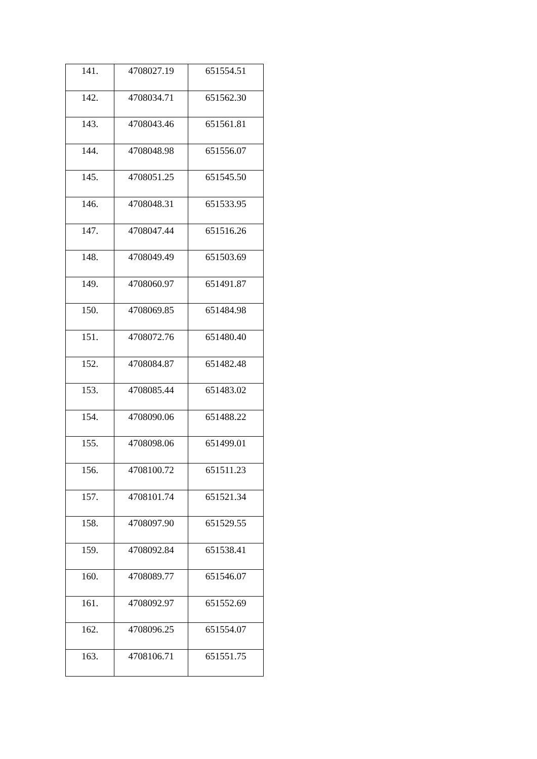| 141. | 4708027.19 | 651554.51 |
| 142. | 4708034.71 | 651562.30 |
| 143. | 4708043.46 | 651561.81 |
| 144. | 4708048.98 | 651556.07 |
| 145. | 4708051.25 | 651545.50 |
| 146. | 4708048.31 | 651533.95 |
| 147. | 4708047.44 | 651516.26 |
| 148. | 4708049.49 | 651503.69 |
| 149. | 4708060.97 | 651491.87 |
| 150. | 4708069.85 | 651484.98 |
| 151. | 4708072.76 | 651480.40 |
| 152. | 4708084.87 | 651482.48 |
| 153. | 4708085.44 | 651483.02 |
| 154. | 4708090.06 | 651488.22 |
| 155. | 4708098.06 | 651499.01 |
| 156. | 4708100.72 | 651511.23 |
| 157. | 4708101.74 | 651521.34 |
| 158. | 4708097.90 | 651529.55 |
| 159. | 4708092.84 | 651538.41 |
| 160. | 4708089.77 | 651546.07 |
| 161. | 4708092.97 | 651552.69 |
| 162. | 4708096.25 | 651554.07 |
| 163. | 4708106.71 | 651551.75 |